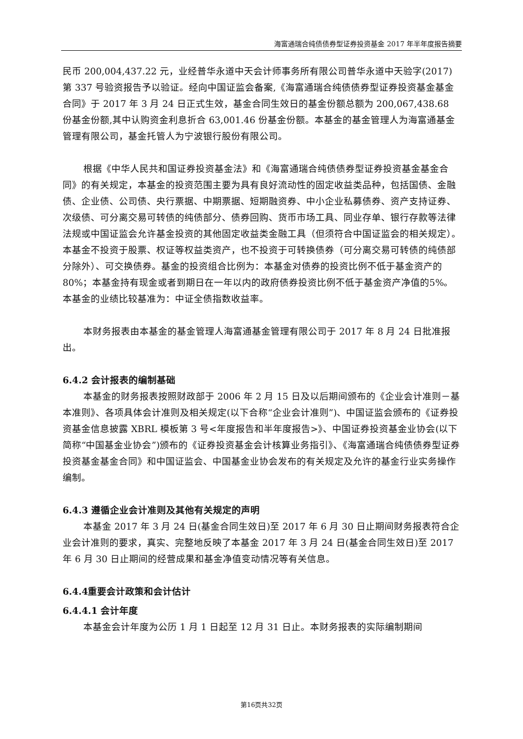海富通瑞合纯债债券型证券投资基金 2017 年半年度报告摘要
民币 200,004,437.22 元，业经普华永道中天会计师事务所有限公司普华永道中天验字(2017)第 337 号验资报告予以验证。经向中国证监会备案,《海富通瑞合纯债债券型证券投资基金基金合同》于 2017 年 3 月 24 日正式生效，基金合同生效日的基金份额总额为 200,067,438.68 份基金份额,其中认购资金利息折合 63,001.46 份基金份额。本基金的基金管理人为海富通基金管理有限公司，基金托管人为宁波银行股份有限公司。
根据《中华人民共和国证券投资基金法》和《海富通瑞合纯债债券型证券投资基金基金合同》的有关规定，本基金的投资范围主要为具有良好流动性的固定收益类品种，包括国债、金融债、企业债、公司债、央行票据、中期票据、短期融资券、中小企业私募债券、资产支持证券、次级债、可分离交易可转债的纯债部分、债券回购、货币市场工具、同业存单、银行存款等法律法规或中国证监会允许基金投资的其他固定收益类金融工具（但须符合中国证监会的相关规定）。本基金不投资于股票、权证等权益类资产，也不投资于可转换债券（可分离交易可转债的纯债部分除外）、可交换债券。基金的投资组合比例为：本基金对债券的投资比例不低于基金资产的 80%；本基金持有现金或者到期日在一年以内的政府债券投资比例不低于基金资产净值的5%。本基金的业绩比较基准为：中证全债指数收益率。
本财务报表由本基金的基金管理人海富通基金管理有限公司于 2017 年 8 月 24 日批准报出。
6.4.2 会计报表的编制基础
本基金的财务报表按照财政部于 2006 年 2 月 15 日及以后期间颁布的《企业会计准则－基本准则》、各项具体会计准则及相关规定(以下合称“企业会计准则”)、中国证监会颁布的《证券投资基金信息披露 XBRL 模板第 3 号<年度报告和半年度报告>》、中国证券投资基金业协会(以下简称“中国基金业协会”)颁布的《证券投资基金会计核算业务指引》、《海富通瑞合纯债债券型证券投资基金基金合同》和中国证监会、中国基金业协会发布的有关规定及允许的基金行业实务操作编制。
6.4.3 遵循企业会计准则及其他有关规定的声明
本基金 2017 年 3 月 24 日(基金合同生效日)至 2017 年 6 月 30 日止期间财务报表符合企业会计准则的要求，真实、完整地反映了本基金 2017 年 3 月 24 日(基金合同生效日)至 2017 年 6 月 30 日止期间的经营成果和基金净值变动情况等有关信息。
6.4.4重要会计政策和会计估计
6.4.4.1 会计年度
本基金会计年度为公历 1 月 1 日起至 12 月 31 日止。本财务报表的实际编制期间
第16页共32页